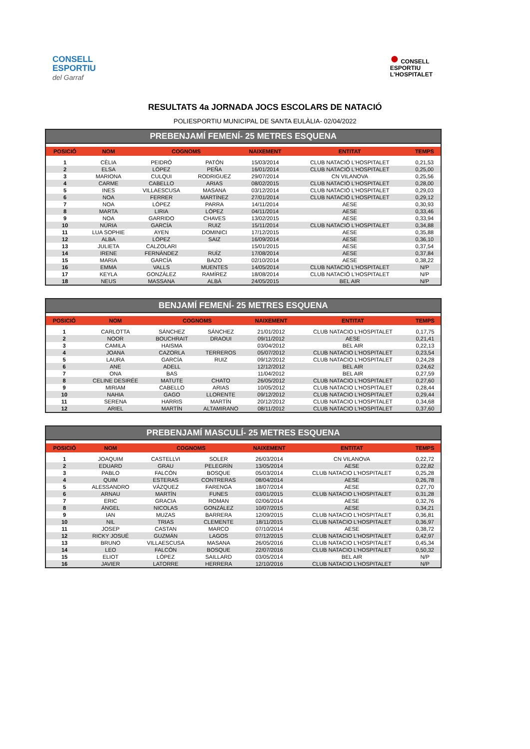CONSELL
ESPORTIU
del Garraf
● CONSELL
ESPORTIU
L'HOSPITALET
RESULTATS 4a JORNADA JOCS ESCOLARS DE NATACIÓ
POLIESPORTIU MUNICIPAL DE SANTA EULÀLIA- 02/04/2022
PREBENJAMÍ FEMENÍ- 25 METRES ESQUENA
| POSICIÓ | NOM | COGNOMS | | NAIXEMENT | ENTITAT | TEMPS |
| --- | --- | --- | --- | --- | --- | --- |
| 1 | CÈLIA | PEIDRÓ | PATÓN | 15/03/2014 | CLUB NATACIÓ L'HOSPITALET | 0,21,53 |
| 2 | ELSA | LÓPEZ | PEÑA | 16/01/2014 | CLUB NATACIÓ L'HOSPITALET | 0,25,00 |
| 3 | MARIONA | CULQUI | RODRIGUEZ | 29/07/2014 | CN VILANOVA | 0,25,56 |
| 4 | CARME | CABELLO | ARIAS | 08/02/2015 | CLUB NATACIÓ L'HOSPITALET | 0,28,00 |
| 5 | INES | VILLAESCUSA | MASANA | 03/12/2014 | CLUB NATACIÓ L'HOSPITALET | 0,29,03 |
| 6 | NOA | FERRER | MARTÍNEZ | 27/01/2014 | CLUB NATACIÓ L'HOSPITALET | 0,29,12 |
| 7 | NOA | LÓPEZ | PARRA | 14/11/2014 | AESE | 0,30,93 |
| 8 | MARTA | LIRIA | LÓPEZ | 04/11/2014 | AESE | 0,33,46 |
| 9 | NOA | GARRIDO | CHAVES | 13/02/2015 | AESE | 0,33,94 |
| 10 | NÚRIA | GARCÍA | RUIZ | 15/11/2014 | CLUB NATACIÓ L'HOSPITALET | 0,34,88 |
| 11 | LUA SOPHIE | AYEN | DOMINICI | 17/12/2015 | AESE | 0,35,88 |
| 12 | ALBA | LÓPEZ | SAIZ | 16/09/2014 | AESE | 0,36,10 |
| 13 | JULIETA | CALZOLARI | | 15/01/2015 | AESE | 0,37,54 |
| 14 | IRENE | FERNÁNDEZ | RUÍZ | 17/08/2014 | AESE | 0,37,84 |
| 15 | MARIA | GARCÍA | BAZO | 02/10/2014 | AESE | 0,38,22 |
| 16 | EMMA | VALLS | MUENTES | 14/05/2014 | CLUB NATACIÓ L'HOSPITALET | N/P |
| 17 | KEYLA | GONZÁLEZ | RAMÍREZ | 18/08/2014 | CLUB NATACIÓ L'HOSPITALET | N/P |
| 18 | NEUS | MASSANA | ALBÀ | 24/05/2015 | BEL AIR | N/P |
BENJAMÍ FEMENÍ- 25 METRES ESQUENA
| POSICIÓ | NOM | COGNOMS | | NAIXEMENT | ENTITAT | TEMPS |
| --- | --- | --- | --- | --- | --- | --- |
| 1 | CARLOTTA | SÁNCHEZ | SÁNCHEZ | 21/01/2012 | CLUB NATACIO L'HOSPITALET | 0,17,75 |
| 2 | NOOR | BOUCHRAIT | DRAOUI | 09/11/2012 | AESE | 0,21,41 |
| 3 | CAMILA | HAISMA | | 03/04/2012 | BEL AIR | 0,22,13 |
| 4 | JOANA | CAZORLA | TERREROS | 05/07/2012 | CLUB NATACIO L'HOSPITALET | 0,23,54 |
| 5 | LAURA | GARCÍA | RUIZ | 09/12/2012 | CLUB NATACIO L'HOSPITALET | 0,24,28 |
| 6 | ANE | ADELL | | 12/12/2012 | BEL AIR | 0,24,62 |
| 7 | ONA | BAS | | 11/04/2012 | BEL AIR | 0,27,59 |
| 8 | CELINE DESIRÉE | MATUTE | CHATO | 26/05/2012 | CLUB NATACIO L'HOSPITALET | 0,27,60 |
| 9 | MIRIAM | CABELLO | ARIAS | 10/05/2012 | CLUB NATACIO L'HOSPITALET | 0,28,44 |
| 10 | NAHIA | GAGO | LLORENTE | 09/12/2012 | CLUB NATACIO L'HOSPITALET | 0,29,44 |
| 11 | SERENA | HARRIS | MARTÍN | 20/12/2012 | CLUB NATACIO L'HOSPITALET | 0,34,68 |
| 12 | ARIEL | MARTÍN | ALTAMIRANO | 08/11/2012 | CLUB NATACIO L'HOSPITALET | 0,37,60 |
PREBENJAMÍ MASCULÍ- 25 METRES ESQUENA
| POSICIÓ | NOM | COGNOMS | | NAIXEMENT | ENTITAT | TEMPS |
| --- | --- | --- | --- | --- | --- | --- |
| 1 | JOAQUIM | CASTELLVI | SOLER | 26/03/2014 | CN VILANOVA | 0,22,72 |
| 2 | EDUARD | GRAU | PELEGRÍN | 13/05/2014 | AESE | 0,22,82 |
| 3 | PABLO | FALCÓN | BOSQUE | 05/03/2014 | CLUB NATACIO L'HOSPITALET | 0,25,28 |
| 4 | QUIM | ESTERAS | CONTRERAS | 08/04/2014 | AESE | 0,26,78 |
| 5 | ALESSANDRO | VÁZQUEZ | FARENGA | 18/07/2014 | AESE | 0,27,70 |
| 6 | ARNAU | MARTÍN | FUNES | 03/01/2015 | CLUB NATACIO L'HOSPITALET | 0,31,28 |
| 7 | ERIC | GRACIA | ROMAN | 02/06/2014 | AESE | 0,32,76 |
| 8 | ÁNGEL | NICOLAS | GONZÁLEZ | 10/07/2015 | AESE | 0,34,21 |
| 9 | IAN | MUZAS | BARRERA | 12/09/2015 | CLUB NATACIO L'HOSPITALET | 0,36,81 |
| 10 | NIL | TRIAS | CLEMENTE | 18/11/2015 | CLUB NATACIO L'HOSPITALET | 0,36,97 |
| 11 | JOSEP | CASTAN | MARCO | 07/10/2014 | AESE | 0,38,72 |
| 12 | RICKY JOSUÉ | GUZMÁN | LAGOS | 07/12/2015 | CLUB NATACIO L'HOSPITALET | 0,42,97 |
| 13 | BRUNO | VILLAESCUSA | MASANA | 26/05/2016 | CLUB NATACIO L'HOSPITALET | 0,45,34 |
| 14 | LEO | FALCÓN | BOSQUE | 22/07/2016 | CLUB NATACIO L'HOSPITALET | 0,50,32 |
| 15 | ELIOT | LÓPEZ | SAILLARD | 03/05/2014 | BEL AIR | N/P |
| 16 | JAVIER | LATORRE | HERRERA | 12/10/2016 | CLUB NATACIO L'HOSPITALET | N/P |